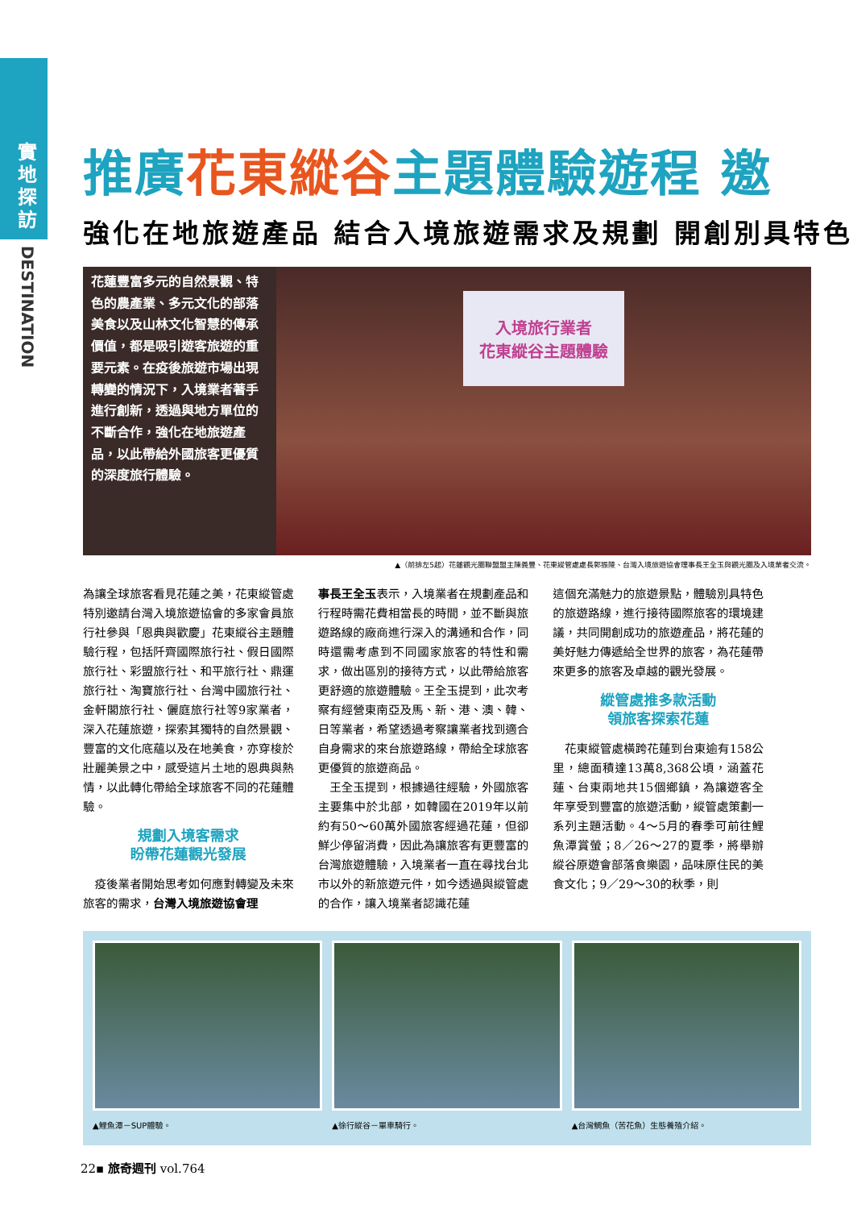實地探訪
DESTINATION
推廣花東縱谷主題體驗遊程 邀
強化在地旅遊產品 結合入境旅遊需求及規劃 開創別具特色
花蓮豐富多元的自然景觀、特色的農產業、多元文化的部落美食以及山林文化智慧的傳承價值，都是吸引遊客旅遊的重要元素。在疫後旅遊市場出現轉變的情況下，入境業者著手進行創新，透過與地方單位的不斷合作，強化在地旅遊產品，以此帶給外國旅客更優質的深度旅行體驗。
入境旅行業者
花東縱谷主題體驗
▲（前排左5起）花蓮觀光圈聯盟盟主陳義豐、花東縱管處處長郭振陵、台灣入境旅遊協會理事長王全玉與觀光圈及入境業者交流。
為讓全球旅客看見花蓮之美，花東縱管處特別邀請台灣入境旅遊協會的多家會員旅行社參與「恩典與歡慶」花東縱谷主題體驗行程，包括阡齊國際旅行社、假日國際旅行社、彩盟旅行社、和平旅行社、鼎運旅行社、淘寶旅行社、台灣中國旅行社、金軒閣旅行社、儷庭旅行社等9家業者，深入花蓮旅遊，探索其獨特的自然景觀、豐富的文化底蘊以及在地美食，亦穿梭於壯麗美景之中，感受這片土地的恩典與熱情，以此轉化帶給全球旅客不同的花蓮體驗。
規劃入境客需求
盼帶花蓮觀光發展
　疫後業者開始思考如何應對轉變及未來旅客的需求，台灣入境旅遊協會理
事長王全玉表示，入境業者在規劃產品和行程時需花費相當長的時間，並不斷與旅遊路線的廠商進行深入的溝通和合作，同時還需考慮到不同國家旅客的特性和需求，做出區別的接待方式，以此帶給旅客更舒適的旅遊體驗。王全玉提到，此次考察有經營東南亞及馬、新、港、澳、韓、日等業者，希望透過考察讓業者找到適合自身需求的來台旅遊路線，帶給全球旅客更優質的旅遊商品。
　王全玉提到，根據過往經驗，外國旅客主要集中於北部，如韓國在2019年以前約有50～60萬外國旅客經過花蓮，但卻鮮少停留消費，因此為讓旅客有更豐富的台灣旅遊體驗，入境業者一直在尋找台北市以外的新旅遊元件，如今透過與縱管處的合作，讓入境業者認識花蓮
這個充滿魅力的旅遊景點，體驗別具特色的旅遊路線，進行接待國際旅客的環境建議，共同開創成功的旅遊產品，將花蓮的美好魅力傳遞給全世界的旅客，為花蓮帶來更多的旅客及卓越的觀光發展。
縱管處推多款活動
領旅客探索花蓮
　花東縱管處橫跨花蓮到台東逾有158公里，總面積達13萬8,368公頃，涵蓋花蓮、台東兩地共15個鄉鎮，為讓遊客全年享受到豐富的旅遊活動，縱管處策劃一系列主題活動。4～5月的春季可前往鯉魚潭賞螢；8／26～27的夏季，將舉辦縱谷原遊會部落食樂園，品味原住民的美食文化；9／29～30的秋季，則
▲鯉魚潭－SUP體驗。 ▲徐行縱谷－單車騎行。 ▲台灣鯛魚（苦花魚）生態養殖介紹。
22▪ 旅奇週刊 vol.764